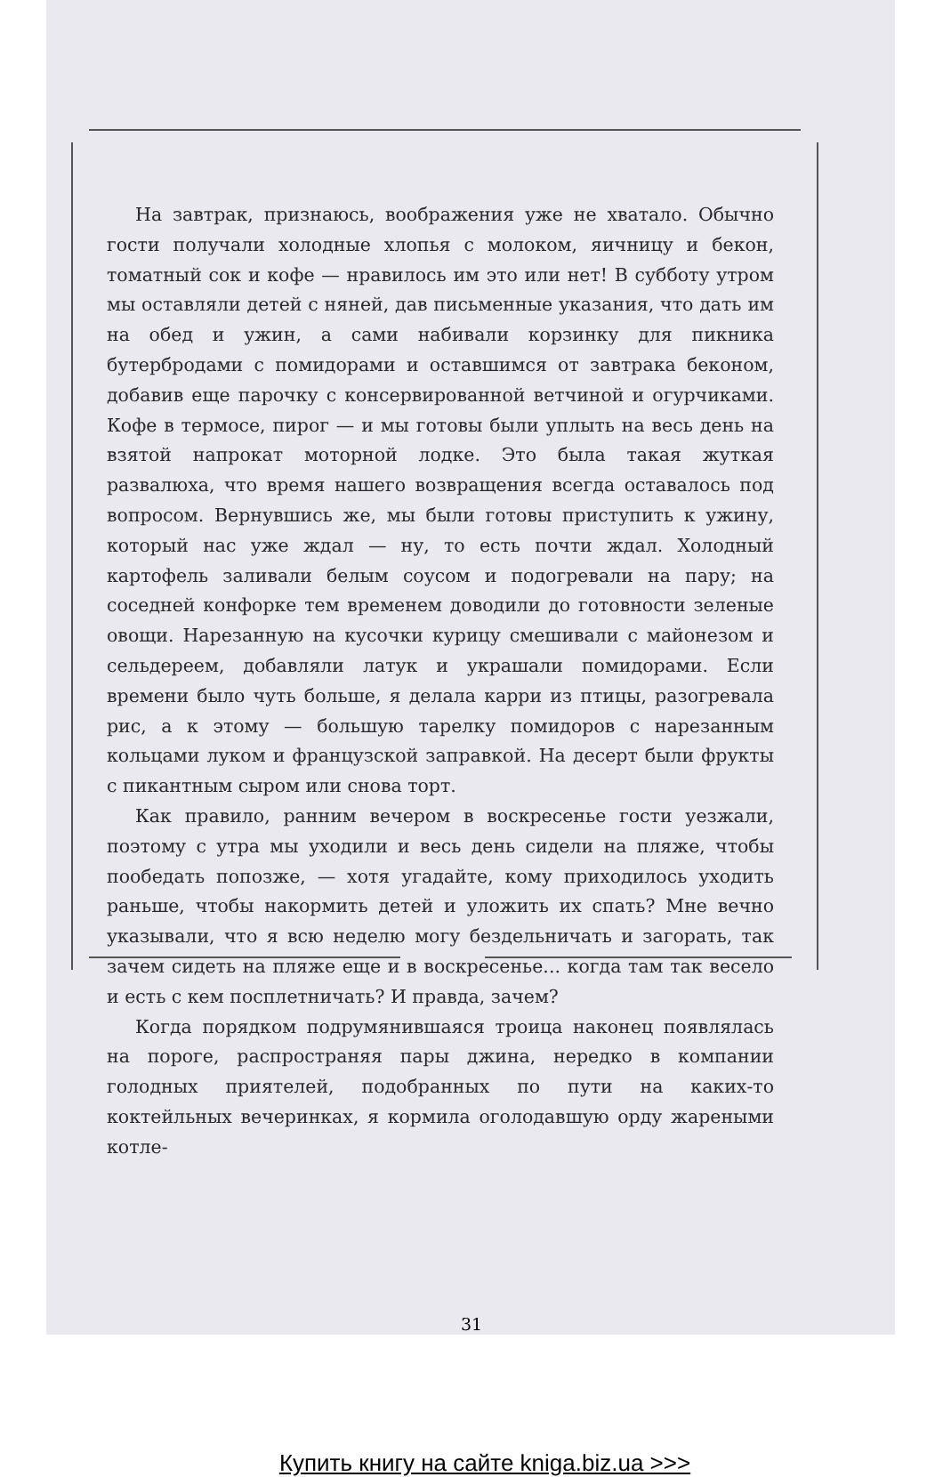На завтрак, признаюсь, воображения уже не хватало. Обычно гости получали холодные хлопья с молоком, яичницу и бекон, томатный сок и кофе — нравилось им это или нет! В субботу утром мы оставляли детей с няней, дав письменные указания, что дать им на обед и ужин, а сами набивали корзинку для пикника бутербродами с помидорами и оставшимся от завтрака беконом, добавив еще парочку с консервированной ветчиной и огурчиками. Кофе в термосе, пирог — и мы готовы были уплыть на весь день на взятой напрокат моторной лодке. Это была такая жуткая развалюха, что время нашего возвращения всегда оставалось под вопросом. Вернувшись же, мы были готовы приступить к ужину, который нас уже ждал — ну, то есть почти ждал. Холодный картофель заливали белым соусом и подогревали на пару; на соседней конфорке тем временем доводили до готовности зеленые овощи. Нарезанную на кусочки курицу смешивали с майонезом и сельдереем, добавляли латук и украшали помидорами. Если времени было чуть больше, я делала карри из птицы, разогревала рис, а к этому — большую тарелку помидоров с нарезанным кольцами луком и французской заправкой. На десерт были фрукты с пикантным сыром или снова торт.
Как правило, ранним вечером в воскресенье гости уезжали, поэтому с утра мы уходили и весь день сидели на пляже, чтобы пообедать попозже, — хотя угадайте, кому приходилось уходить раньше, чтобы накормить детей и уложить их спать? Мне вечно указывали, что я всю неделю могу бездельничать и загорать, так зачем сидеть на пляже еще и в воскресенье... когда там так весело и есть с кем посплетничать? И правда, зачем?
Когда порядком подрумянившаяся троица наконец появлялась на пороге, распространяя пары джина, нередко в компании голодных приятелей, подобранных по пути на каких-то коктейльных вечеринках, я кормила оголодавшую орду жареными котле-
31
Купить книгу на сайте kniga.biz.ua >>>